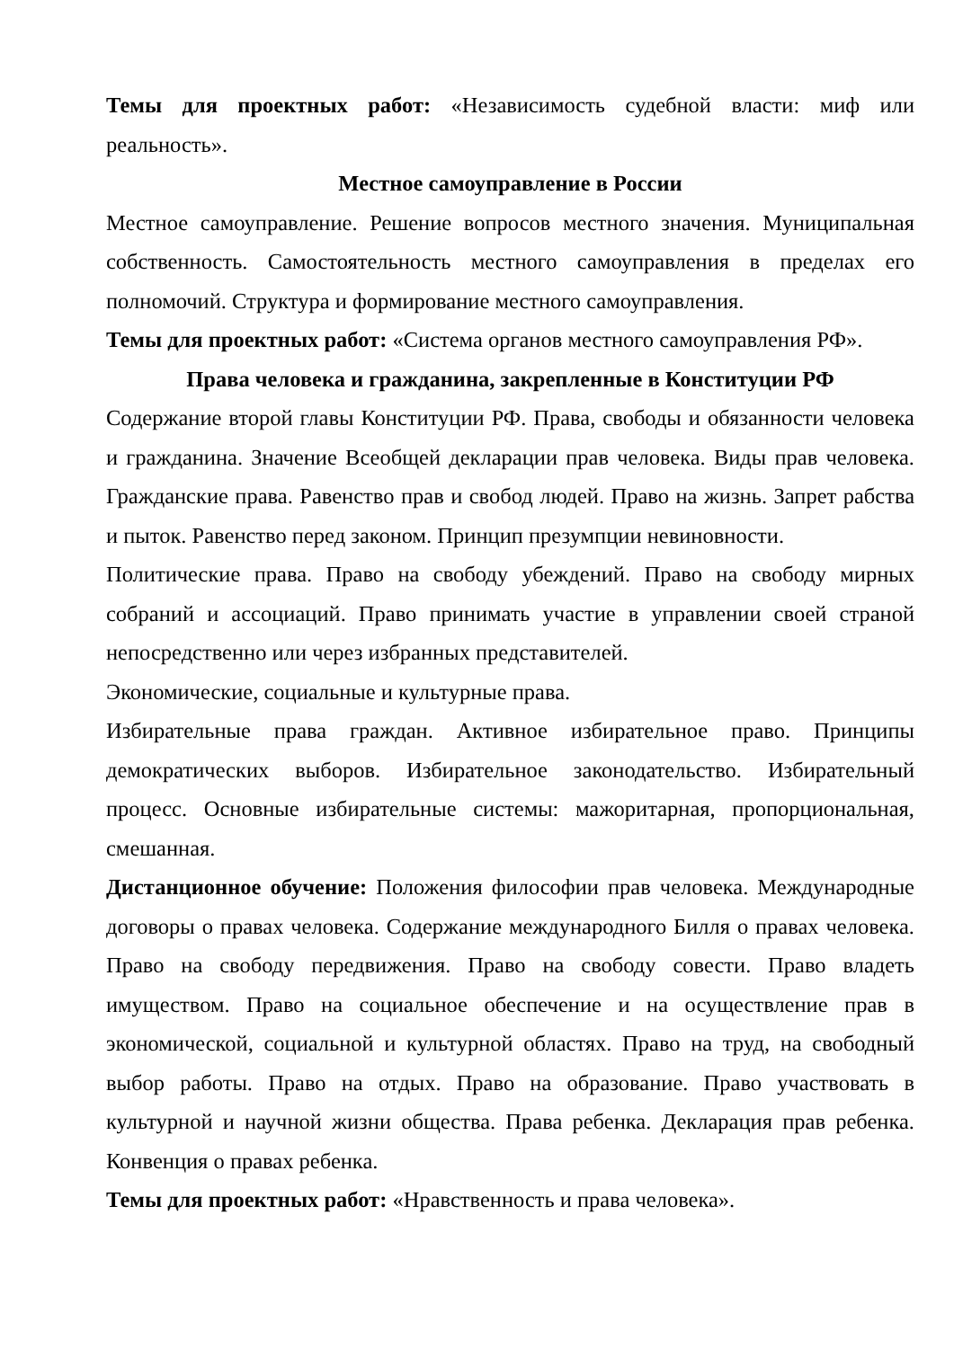Темы для проектных работ: «Независимость судебной власти: миф или реальность».
Местное самоуправление в России
Местное самоуправление. Решение вопросов местного значения. Муниципальная собственность. Самостоятельность местного самоуправления в пределах его полномочий. Структура и формирование местного самоуправления.
Темы для проектных работ: «Система органов местного самоуправления РФ».
Права человека и гражданина, закрепленные в Конституции РФ
Содержание второй главы Конституции РФ. Права, свободы и обязанности человека и гражданина. Значение Всеобщей декларации прав человека. Виды прав человека. Гражданские права. Равенство прав и свобод людей. Право на жизнь. Запрет рабства и пыток. Равенство перед законом. Принцип презумпции невиновности.
Политические права. Право на свободу убеждений. Право на свободу мирных собраний и ассоциаций. Право принимать участие в управлении своей страной непосредственно или через избранных представителей.
Экономические, социальные и культурные права.
Избирательные права граждан. Активное избирательное право. Принципы демократических выборов. Избирательное законодательство. Избирательный процесс. Основные избирательные системы: мажоритарная, пропорциональная, смешанная.
Дистанционное обучение: Положения философии прав человека. Международные договоры о правах человека. Содержание международного Билля о правах человека. Право на свободу передвижения. Право на свободу совести. Право владеть имуществом. Право на социальное обеспечение и на осуществление прав в экономической, социальной и культурной областях. Право на труд, на свободный выбор работы. Право на отдых. Право на образование. Право участвовать в культурной и научной жизни общества. Права ребенка. Декларация прав ребенка. Конвенция о правах ребенка.
Темы для проектных работ: «Нравственность и права человека».